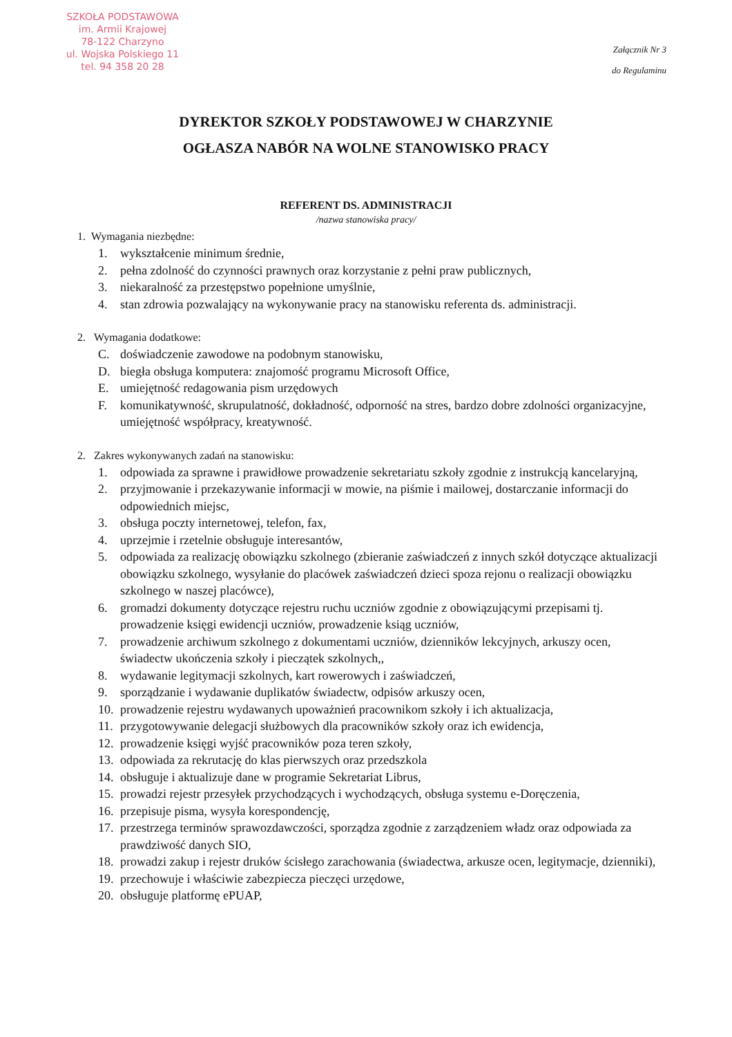SZKOŁA PODSTAWOWA
im. Armii Krajowej
78-122 Charzyno
ul. Wojska Polskiego 11
tel. 94 358 20 28
Załącznik Nr 3
do Regulaminu
DYREKTOR SZKOŁY PODSTAWOWEJ W CHARZYNIE
OGŁASZA NABÓR NA WOLNE STANOWISKO PRACY
REFERENT DS. ADMINISTRACJI
/nazwa stanowiska pracy/
1. Wymagania niezbędne:
1. wykształcenie minimum średnie,
2. pełna zdolność do czynności prawnych oraz korzystanie z pełni praw publicznych,
3. niekaralność za przestępstwo popełnione umyślnie,
4. stan zdrowia pozwalający na wykonywanie pracy na stanowisku referenta ds. administracji.
2. Wymagania dodatkowe:
C. doświadczenie zawodowe na podobnym stanowisku,
D. biegła obsługa komputera: znajomość programu Microsoft Office,
E. umiejętność redagowania pism urzędowych
F. komunikatywność, skrupulatność, dokładność, odporność na stres, bardzo dobre zdolności organizacyjne, umiejętność współpracy, kreatywność.
2. Zakres wykonywanych zadań na stanowisku:
1. odpowiada za sprawne i prawidłowe prowadzenie sekretariatu szkoły zgodnie z instrukcją kancelaryjną,
2. przyjmowanie i przekazywanie informacji w mowie, na piśmie i mailowej, dostarczanie informacji do odpowiednich miejsc,
3. obsługa poczty internetowej, telefon, fax,
4. uprzejmie i rzetelnie obsługuje interesantów,
5. odpowiada za realizację obowiązku szkolnego (zbieranie zaświadczeń z innych szkół dotyczące aktualizacji obowiązku szkolnego, wysyłanie do placówek zaświadczeń dzieci spoza rejonu o realizacji obowiązku szkolnego w naszej placówce),
6. gromadzi dokumenty dotyczące rejestru ruchu uczniów zgodnie z obowiązującymi przepisami tj. prowadzenie księgi ewidencji uczniów, prowadzenie ksiąg uczniów,
7. prowadzenie archiwum szkolnego z dokumentami uczniów, dzienników lekcyjnych, arkuszy ocen, świadectw ukończenia szkoły i pieczątek szkolnych,,
8. wydawanie legitymacji szkolnych, kart rowerowych i zaświadczeń,
9. sporządzanie i wydawanie duplikatów świadectw, odpisów arkuszy ocen,
10. prowadzenie rejestru wydawanych upoważnień pracownikom szkoły i ich aktualizacja,
11. przygotowywanie delegacji służbowych dla pracowników szkoły oraz ich ewidencja,
12. prowadzenie księgi wyjść pracowników poza teren szkoły,
13. odpowiada za rekrutację do klas pierwszych oraz przedszkola
14. obsługuje i aktualizuje dane w programie Sekretariat Librus,
15. prowadzi rejestr przesyłek przychodzących i wychodzących, obsługa systemu e-Doręczenia,
16. przepisuje pisma, wysyła korespondencję,
17. przestrzega terminów sprawozdawczości, sporządza zgodnie z zarządzeniem władz oraz odpowiada za prawdziwość danych SIO,
18. prowadzi zakup i rejestr druków ścisłego zarachowania (świadectwa, arkusze ocen, legitymacje, dzienniki),
19. przechowuje i właściwie zabezpiecza pieczęci urzędowe,
20. obsługuje platformę ePUAP,